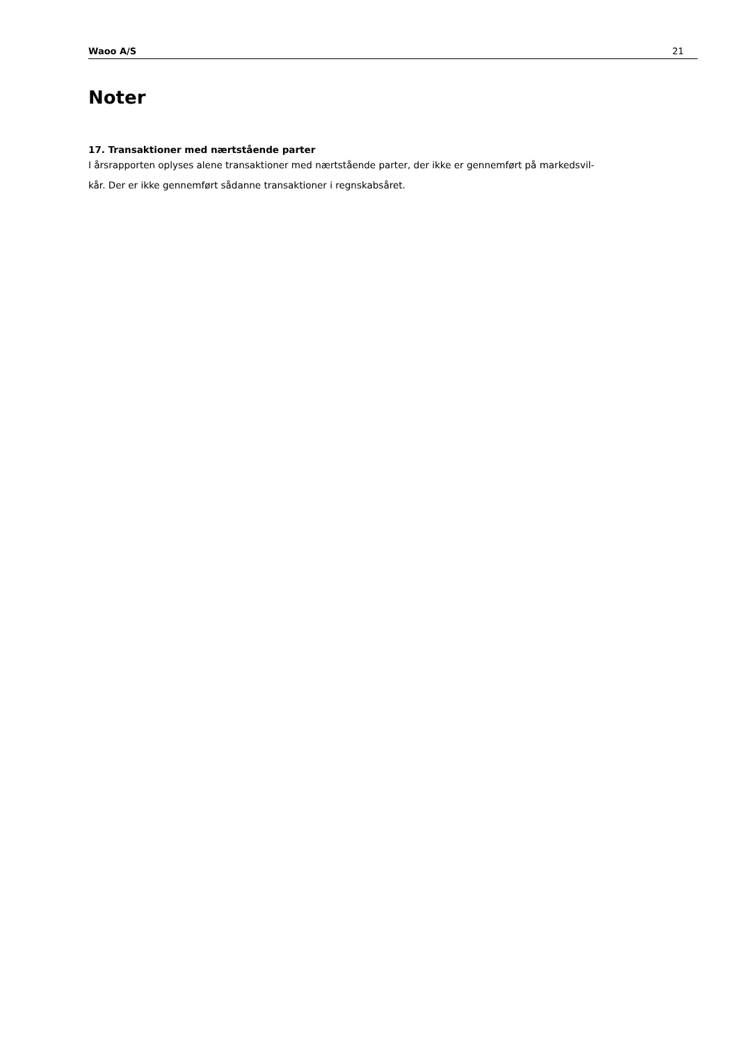Waoo A/S 21
Noter
17. Transaktioner med nærtstående parter
I årsrapporten oplyses alene transaktioner med nærtstående parter, der ikke er gennemført på markedsvil-
kår. Der er ikke gennemført sådanne transaktioner i regnskabsåret.